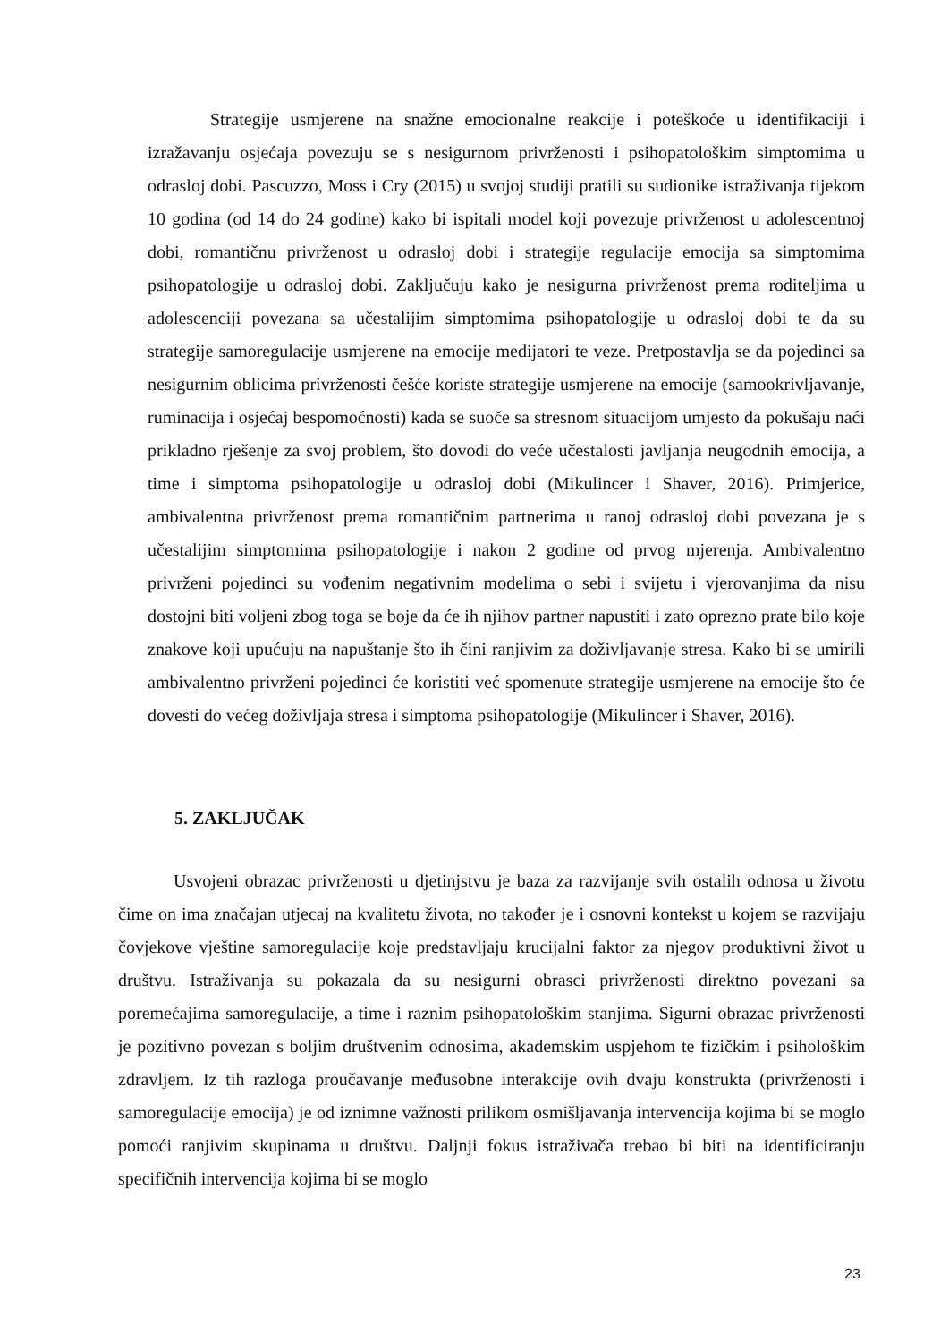Strategije usmjerene na snažne emocionalne reakcije i poteškoće u identifikaciji i izražavanju osjećaja povezuju se s nesigurnom privrženosti i psihopatološkim simptomima u odrasloj dobi. Pascuzzo, Moss i Cry (2015) u svojoj studiji pratili su sudionike istraživanja tijekom 10 godina (od 14 do 24 godine) kako bi ispitali model koji povezuje privrženost u adolescentnoj dobi, romantičnu privrženost u odrasloj dobi i strategije regulacije emocija sa simptomima psihopatologije u odrasloj dobi. Zaključuju kako je nesigurna privrženost prema roditeljima u adolescenciji povezana sa učestalijim simptomima psihopatologije u odrasloj dobi te da su strategije samoregulacije usmjerene na emocije medijatori te veze. Pretpostavlja se da pojedinci sa nesigurnim oblicima privrženosti češće koriste strategije usmjerene na emocije (samookrivljavanje, ruminacija i osjećaj bespomoćnosti) kada se suoče sa stresnom situacijom umjesto da pokušaju naći prikladno rješenje za svoj problem, što dovodi do veće učestalosti javljanja neugodnih emocija, a time i simptoma psihopatologije u odrasloj dobi (Mikulincer i Shaver, 2016). Primjerice, ambivalentna privrženost prema romantičnim partnerima u ranoj odrasloj dobi povezana je s učestalijim simptomima psihopatologije i nakon 2 godine od prvog mjerenja. Ambivalentno privrženi pojedinci su vođenim negativnim modelima o sebi i svijetu i vjerovanjima da nisu dostojni biti voljeni zbog toga se boje da će ih njihov partner napustiti i zato oprezno prate bilo koje znakove koji upućuju na napuštanje što ih čini ranjivim za doživljavanje stresa. Kako bi se umirili ambivalentno privrženi pojedinci će koristiti već spomenute strategije usmjerene na emocije što će dovesti do većeg doživljaja stresa i simptoma psihopatologije (Mikulincer i Shaver, 2016).
5. ZAKLJUČAK
Usvojeni obrazac privrženosti u djetinjstvu je baza za razvijanje svih ostalih odnosa u životu čime on ima značajan utjecaj na kvalitetu života, no također je i osnovni kontekst u kojem se razvijaju čovjekove vještine samoregulacije koje predstavljaju krucijalni faktor za njegov produktivni život u društvu. Istraživanja su pokazala da su nesigurni obrasci privrženosti direktno povezani sa poremećajima samoregulacije, a time i raznim psihopatološkim stanjima. Sigurni obrazac privrženosti je pozitivno povezan s boljim društvenim odnosima, akademskim uspjehom te fizičkim i psihološkim zdravljem. Iz tih razloga proučavanje međusobne interakcije ovih dvaju konstrukta (privrženosti i samoregulacije emocija) je od iznimne važnosti prilikom osmišljavanja intervencija kojima bi se moglo pomoći ranjivim skupinama u društvu. Daljnji fokus istraživača trebao bi biti na identificiranju specifičnih intervencija kojima bi se moglo
23